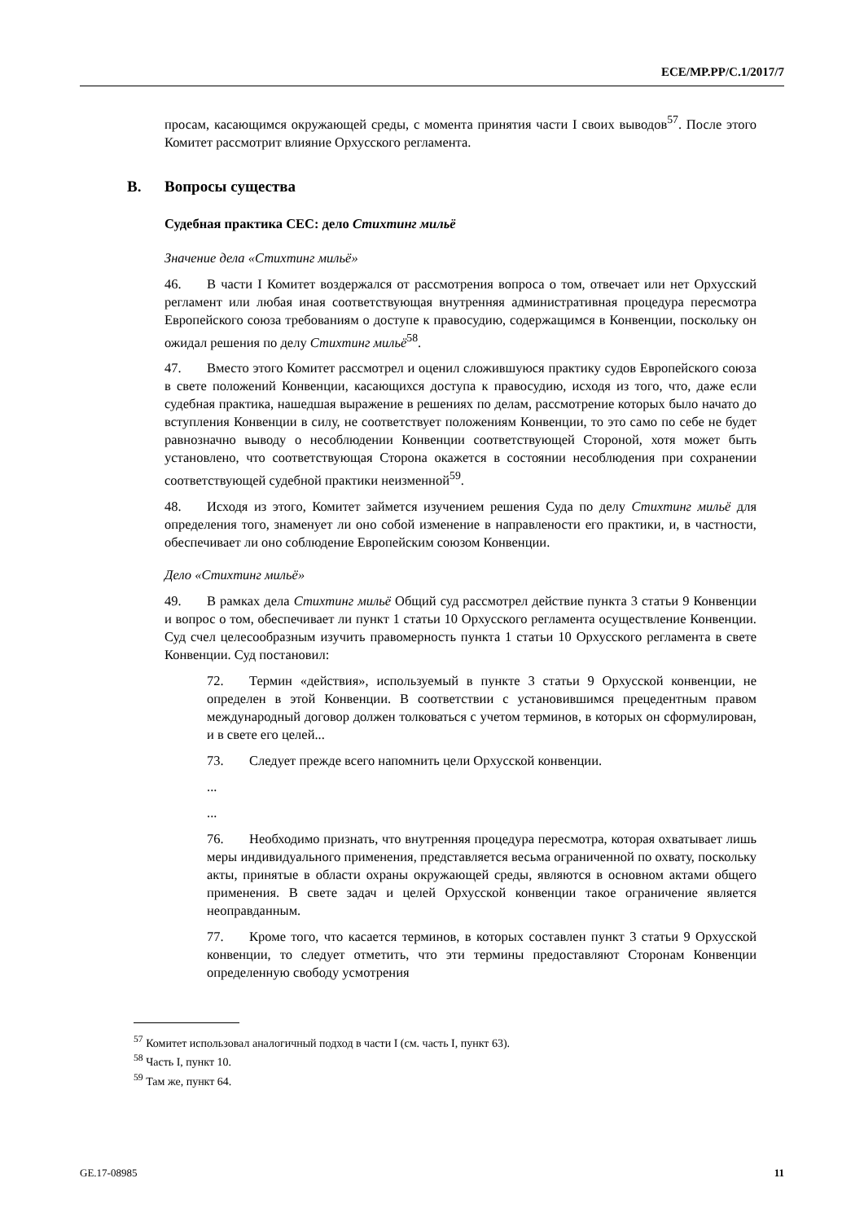ECE/MP.PP/C.1/2017/7
просам, касающимся окружающей среды, с момента принятия части I своих выводов<sup>57</sup>. После этого Комитет рассмотрит влияние Орхусского регламента.
B. Вопросы существа
Судебная практика CEC: дело Стихтинг мильё
Значение дела «Стихтинг мильё»
46. В части I Комитет воздержался от рассмотрения вопроса о том, отвечает или нет Орхусский регламент или любая иная соответствующая внутренняя административная процедура пересмотра Европейского союза требованиям о доступе к правосудию, содержащимся в Конвенции, поскольку он ожидал решения по делу Стихтинг мильё<sup>58</sup>.
47. Вместо этого Комитет рассмотрел и оценил сложившуюся практику судов Европейского союза в свете положений Конвенции, касающихся доступа к правосудию, исходя из того, что, даже если судебная практика, нашедшая выражение в решениях по делам, рассмотрение которых было начато до вступления Конвенции в силу, не соответствует положениям Конвенции, то это само по себе не будет равнозначно выводу о несоблюдении Конвенции соответствующей Стороной, хотя может быть установлено, что соответствующая Сторона окажется в состоянии несоблюдения при сохранении соответствующей судебной практики неизменной<sup>59</sup>.
48. Исходя из этого, Комитет займется изучением решения Суда по делу Стихтинг мильё для определения того, знаменует ли оно собой изменение в направлености его практики, и, в частности, обеспечивает ли оно соблюдение Европейским союзом Конвенции.
Дело «Стихтинг мильё»
49. В рамках дела Стихтинг мильё Общий суд рассмотрел действие пункта 3 статьи 9 Конвенции и вопрос о том, обеспечивает ли пункт 1 статьи 10 Орхусского регламента осуществление Конвенции. Суд счел целесообразным изучить правомерность пункта 1 статьи 10 Орхусского регламента в свете Конвенции. Суд постановил:
72. Термин «действия», используемый в пункте 3 статьи 9 Орхусской конвенции, не определен в этой Конвенции. В соответствии с установившимся прецедентным правом международный договор должен толковаться с учетом терминов, в которых он сформулирован, и в свете его целей...
73. Следует прежде всего напомнить цели Орхусской конвенции.
...
...
76. Необходимо признать, что внутренняя процедура пересмотра, которая охватывает лишь меры индивидуального применения, представляется весьма ограниченной по охвату, поскольку акты, принятые в области охраны окружающей среды, являются в основном актами общего применения. В свете задач и целей Орхусской конвенции такое ограничение является неоправданным.
77. Кроме того, что касается терминов, в которых составлен пункт 3 статьи 9 Орхусской конвенции, то следует отметить, что эти термины предоставляют Сторонам Конвенции определенную свободу усмотрения
<sup>57</sup> Комитет использовал аналогичный подход в части I (см. часть I, пункт 63).
<sup>58</sup> Часть I, пункт 10.
<sup>59</sup> Там же, пункт 64.
GE.17-08985 11